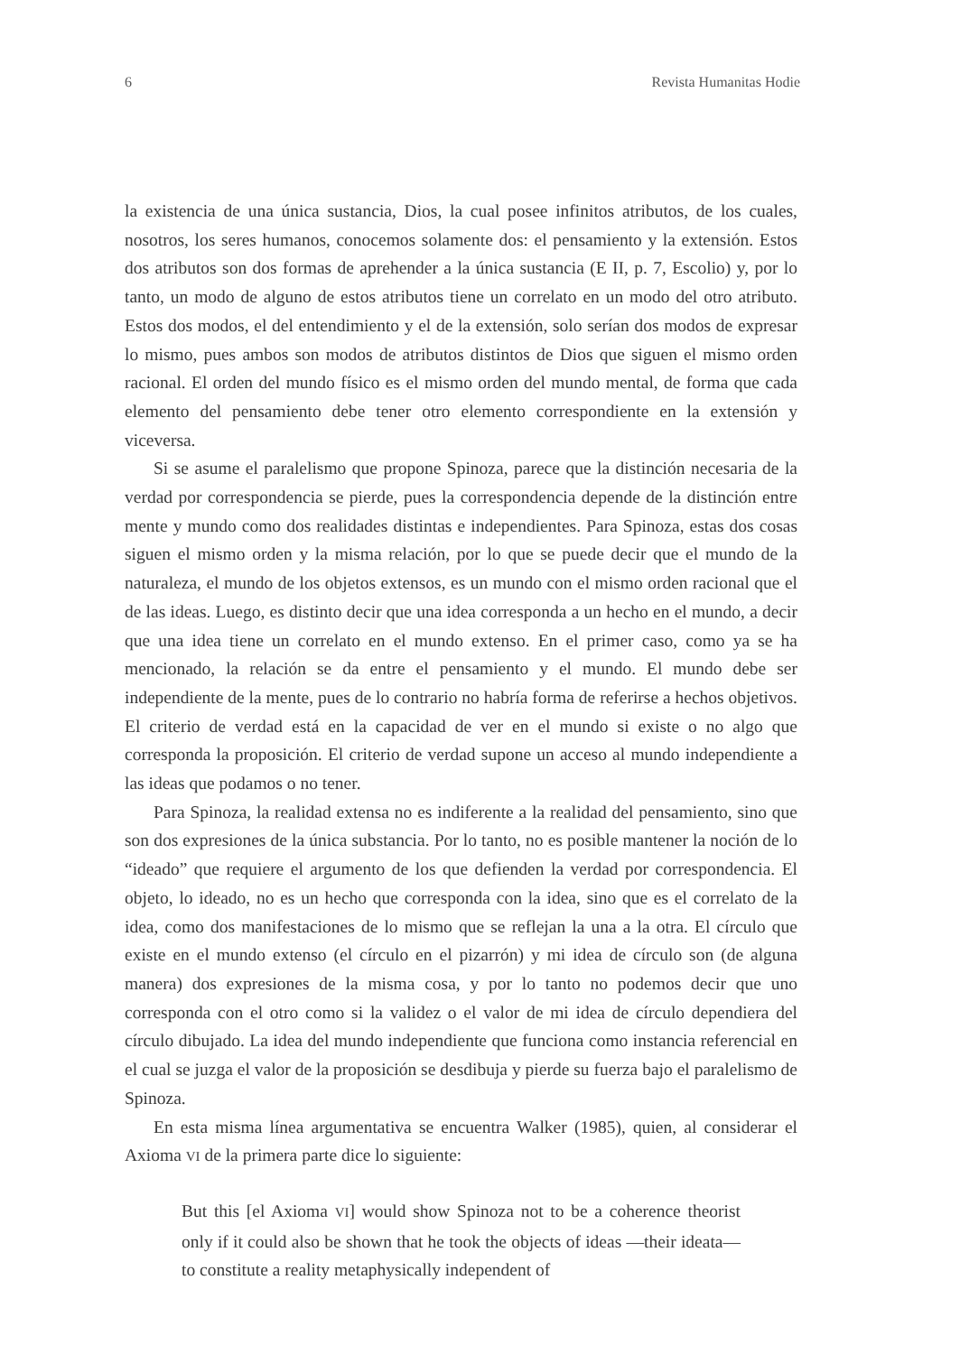6 Revista Humanitas Hodie
la existencia de una única sustancia, Dios, la cual posee infinitos atributos, de los cuales, nosotros, los seres humanos, conocemos solamente dos: el pensamiento y la extensión. Estos dos atributos son dos formas de aprehender a la única sustancia (E II, p. 7, Escolio) y, por lo tanto, un modo de alguno de estos atributos tiene un correlato en un modo del otro atributo. Estos dos modos, el del entendimiento y el de la extensión, solo serían dos modos de expresar lo mismo, pues ambos son modos de atributos distintos de Dios que siguen el mismo orden racional. El orden del mundo físico es el mismo orden del mundo mental, de forma que cada elemento del pensamiento debe tener otro elemento correspondiente en la extensión y viceversa.
Si se asume el paralelismo que propone Spinoza, parece que la distinción necesaria de la verdad por correspondencia se pierde, pues la correspondencia depende de la distinción entre mente y mundo como dos realidades distintas e independientes. Para Spinoza, estas dos cosas siguen el mismo orden y la misma relación, por lo que se puede decir que el mundo de la naturaleza, el mundo de los objetos extensos, es un mundo con el mismo orden racional que el de las ideas. Luego, es distinto decir que una idea corresponda a un hecho en el mundo, a decir que una idea tiene un correlato en el mundo extenso. En el primer caso, como ya se ha mencionado, la relación se da entre el pensamiento y el mundo. El mundo debe ser independiente de la mente, pues de lo contrario no habría forma de referirse a hechos objetivos. El criterio de verdad está en la capacidad de ver en el mundo si existe o no algo que corresponda la proposición. El criterio de verdad supone un acceso al mundo independiente a las ideas que podamos o no tener.
Para Spinoza, la realidad extensa no es indiferente a la realidad del pensamiento, sino que son dos expresiones de la única substancia. Por lo tanto, no es posible mantener la noción de lo “ideado” que requiere el argumento de los que defienden la verdad por correspondencia. El objeto, lo ideado, no es un hecho que corresponda con la idea, sino que es el correlato de la idea, como dos manifestaciones de lo mismo que se reflejan la una a la otra. El círculo que existe en el mundo extenso (el círculo en el pizarrón) y mi idea de círculo son (de alguna manera) dos expresiones de la misma cosa, y por lo tanto no podemos decir que uno corresponda con el otro como si la validez o el valor de mi idea de círculo dependiera del círculo dibujado. La idea del mundo independiente que funciona como instancia referencial en el cual se juzga el valor de la proposición se desdibuja y pierde su fuerza bajo el paralelismo de Spinoza.
En esta misma línea argumentativa se encuentra Walker (1985), quien, al considerar el Axioma VI de la primera parte dice lo siguiente:
But this [el Axioma VI] would show Spinoza not to be a coherence theorist only if it could also be shown that he took the objects of ideas —their ideata— to constitute a reality metaphysically independent of